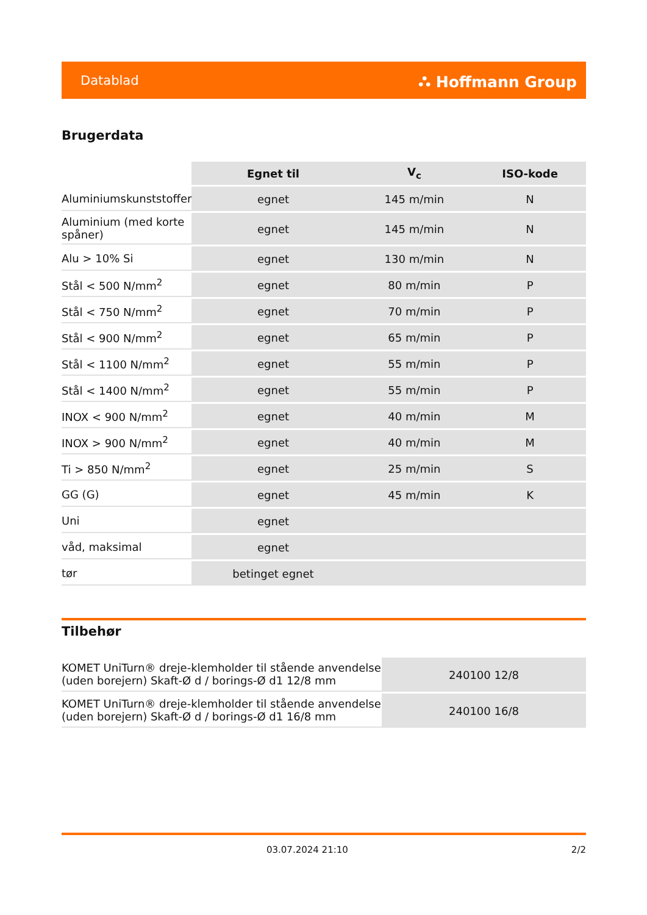Datablad ⛬ Hoffmann Group
Brugerdata
| | Egnet til | V<sub>c</sub> | ISO-kode |
| Aluminiumskunststoffer | egnet | 145 m/min | N |
| Aluminium (med korte spåner) | egnet | 145 m/min | N |
| Alu > 10% Si | egnet | 130 m/min | N |
| Stål < 500 N/mm<sup>2</sup> | egnet | 80 m/min | P |
| Stål < 750 N/mm<sup>2</sup> | egnet | 70 m/min | P |
| Stål < 900 N/mm<sup>2</sup> | egnet | 65 m/min | P |
| Stål < 1100 N/mm<sup>2</sup> | egnet | 55 m/min | P |
| Stål < 1400 N/mm<sup>2</sup> | egnet | 55 m/min | P |
| INOX < 900 N/mm<sup>2</sup> | egnet | 40 m/min | M |
| INOX > 900 N/mm<sup>2</sup> | egnet | 40 m/min | M |
| Ti > 850 N/mm<sup>2</sup> | egnet | 25 m/min | S |
| GG (G) | egnet | 45 m/min | K |
| Uni | egnet | | |
| våd, maksimal | egnet | | |
| tør | betinget egnet | | |
Tilbehør
| KOMET UniTurn® dreje-klemholder til stående anvendelse (uden borejern) Skaft-Ø d / borings-Ø d1 12/8 mm | 240100 12/8 |
| KOMET UniTurn® dreje-klemholder til stående anvendelse (uden borejern) Skaft-Ø d / borings-Ø d1 16/8 mm | 240100 16/8 |
03.07.2024 21:10 2/2